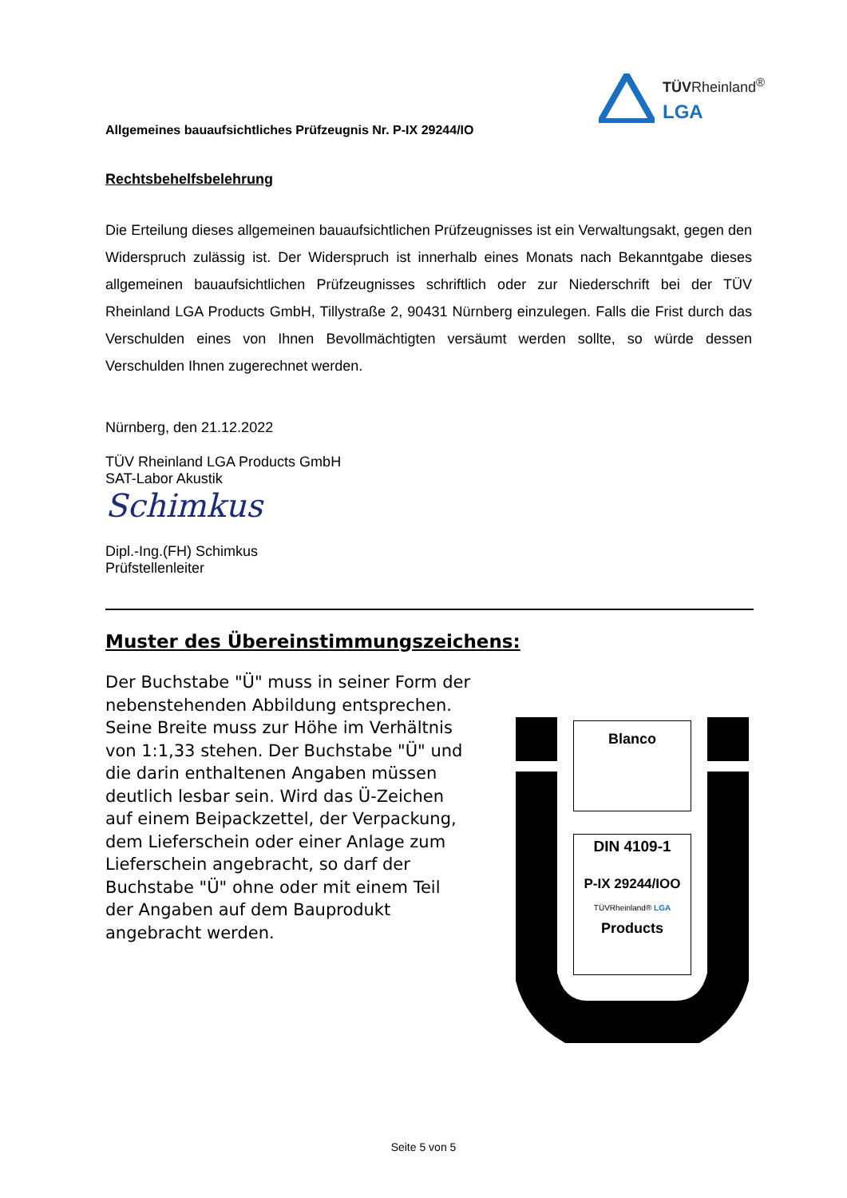TÜVRheinland<sup>®</sup>
LGA
Allgemeines bauaufsichtliches Prüfzeugnis Nr. P-IX 29244/IO
Rechtsbehelfsbelehrung
Die Erteilung dieses allgemeinen bauaufsichtlichen Prüfzeugnisses ist ein Verwaltungsakt, gegen den Widerspruch zulässig ist. Der Widerspruch ist innerhalb eines Monats nach Bekanntgabe dieses allgemeinen bauaufsichtlichen Prüfzeugnisses schriftlich oder zur Niederschrift bei der TÜV Rheinland LGA Products GmbH, Tillystraße 2, 90431 Nürnberg einzulegen. Falls die Frist durch das Verschulden eines von Ihnen Bevollmächtigten versäumt werden sollte, so würde dessen Verschulden Ihnen zugerechnet werden.
Nürnberg, den 21.12.2022
TÜV Rheinland LGA Products GmbH
SAT-Labor Akustik
Schimkus
Dipl.-Ing.(FH) Schimkus
Prüfstellenleiter
Muster des Übereinstimmungszeichens:
Der Buchstabe "Ü" muss in seiner Form der nebenstehenden Abbildung entsprechen. Seine Breite muss zur Höhe im Verhältnis von 1:1,33 stehen. Der Buchstabe "Ü" und die darin enthaltenen Angaben müssen deutlich lesbar sein. Wird das Ü-Zeichen auf einem Beipackzettel, der Verpackung, dem Lieferschein oder einer Anlage zum Lieferschein angebracht, so darf der Buchstabe "Ü" ohne oder mit einem Teil der Angaben auf dem Bauprodukt angebracht werden.
Blanco
DIN 4109-1
P-IX 29244/IOO
TÜVRheinland® LGA
Products
Seite 5 von 5